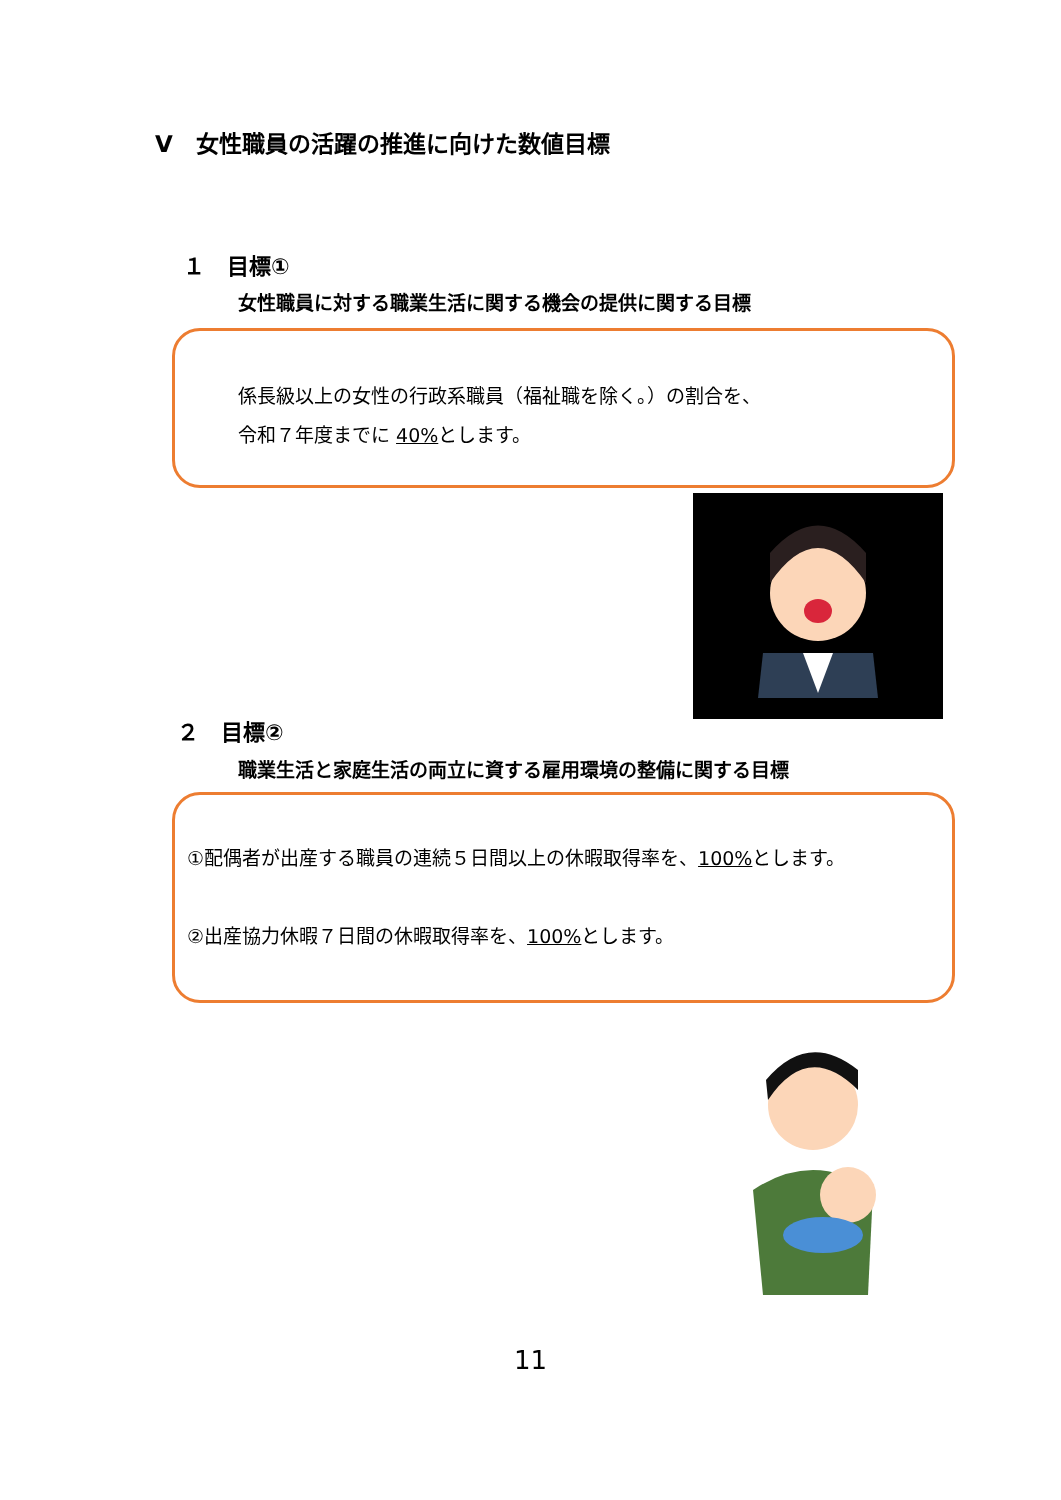Ⅴ　女性職員の活躍の推進に向けた数値目標
１　目標①
女性職員に対する職業生活に関する機会の提供に関する目標
係長級以上の女性の行政系職員（福祉職を除く。）の割合を、
令和７年度までに 40% とします。
２　目標②
職業生活と家庭生活の両立に資する雇用環境の整備に関する目標
①配偶者が出産する職員の連続５日間以上の休暇取得率を、100% とします。
②出産協力休暇７日間の休暇取得率を、100% とします。
11